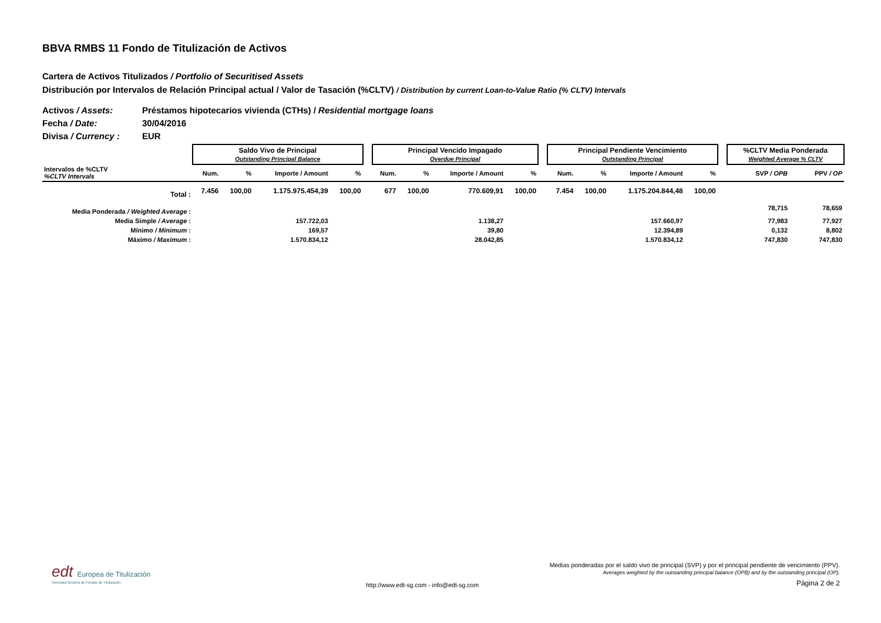BBVA RMBS 11 Fondo de Titulización de Activos
Cartera de Activos Titulizados / Portfolio of Securitised Assets
Distribución por Intervalos de Relación Principal actual / Valor de Tasación (%CLTV) / Distribution by current Loan-to-Value Ratio (% CLTV) Intervals
Activos / Assets: Préstamos hipotecarios vivienda (CTHs) / Residential mortgage loans
Fecha / Date: 30/04/2016
Divisa / Currency : EUR
| | Saldo Vivo de Principal Outstanding Principal Balance | | | | | Principal Vencido Impagado Overdue Principal | | | | | Principal Pendiente Vencimiento Outstanding Principal | | | | | %CLTV Media Ponderada Weighted Average % CLTV | |
| --- | --- | --- | --- | --- | --- | --- | --- | --- | --- | --- | --- | --- | --- | --- | --- | --- | --- |
| Intervalos de %CLTV %CLTV Intervals | Num. | % | Importe / Amount | % | | Num. | % | Importe / Amount | % | | Num. | % | Importe / Amount | % | | SVP / OPB | PPV / OP |
| Total : | 7.456 | 100,00 | 1.175.975.454,39 | 100,00 | | 677 | 100,00 | 770.609,91 | 100,00 | | 7.454 | 100,00 | 1.175.204.844,48 | 100,00 | | | |
| Media Ponderada / Weighted Average : | | | | | | | | | | | | | | | | 78,715 | 78,659 |
| Media Simple / Average : | | | 157.722,03 | | | | | 1.138,27 | | | | | 157.660,97 | | | 77,983 | 77,927 |
| Mínimo / Minimum : | | | 169,57 | | | | | 39,80 | | | | | 12.394,89 | | | 0,132 | 8,802 |
| Máximo / Maximum : | | | 1.570.834,12 | | | | | 28.042,85 | | | | | 1.570.834,12 | | | 747,830 | 747,830 |
edt Europea de Titulización
Sociedad Gestora de Fondos de Titulización
Medias ponderadas por el saldo vivo de principal (SVP) y por el principal pendiente de vencimiento (PPV).
Averages weighted by the outstanding principal balance (OPB) and by the outstanding principal (OP).
Página 2 de 2
http://www.edt-sg.com - info@edt-sg.com